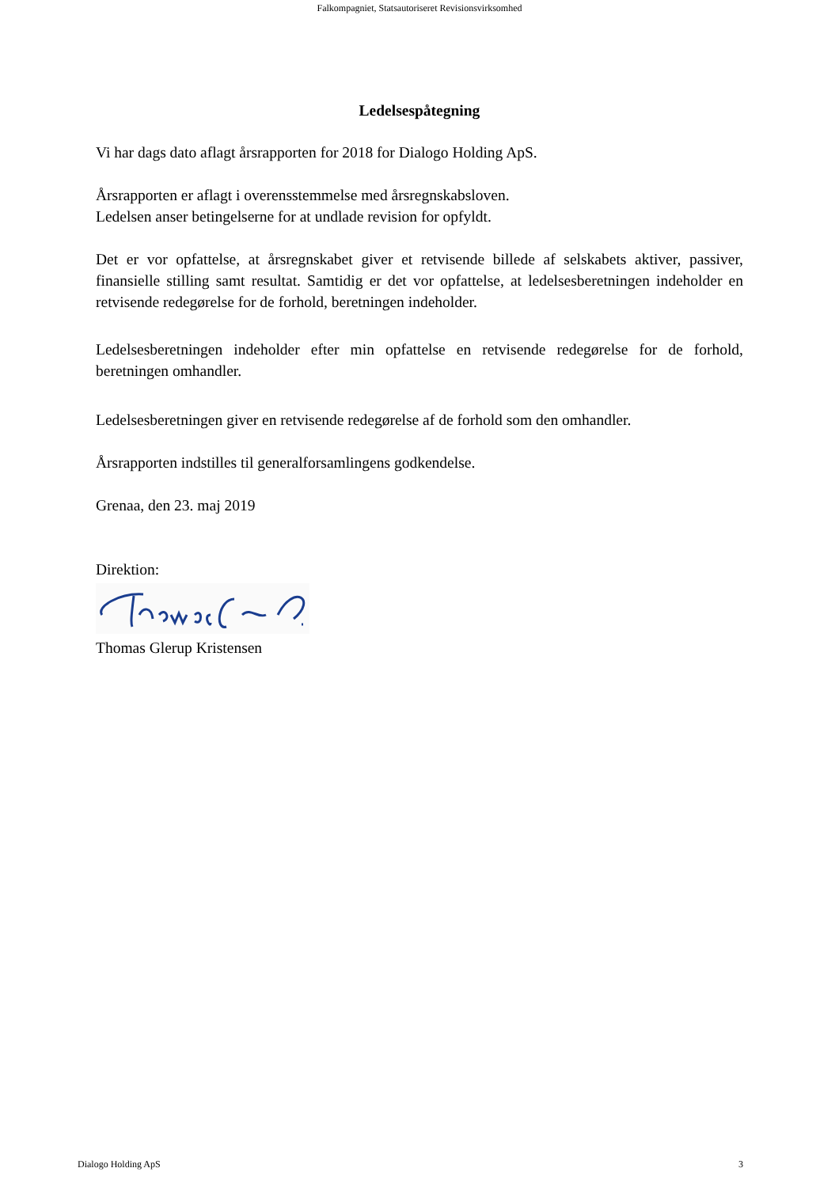Falkompagniet, Statsautoriseret Revisionsvirksomhed
Ledelsespåtegning
Vi har dags dato aflagt årsrapporten for 2018 for Dialogo Holding ApS.
Årsrapporten er aflagt i overensstemmelse med årsregnskabsloven.
Ledelsen anser betingelserne for at undlade revision for opfyldt.
Det er vor opfattelse, at årsregnskabet giver et retvisende billede af selskabets aktiver, passiver, finansielle stilling samt resultat. Samtidig er det vor opfattelse, at ledelsesberetningen indeholder en retvisende redegørelse for de forhold, beretningen indeholder.
Ledelsesberetningen indeholder efter min opfattelse en retvisende redegørelse for de forhold, beretningen omhandler.
Ledelsesberetningen giver en retvisende redegørelse af de forhold som den omhandler.
Årsrapporten indstilles til generalforsamlingens godkendelse.
Grenaa, den 23. maj 2019
Direktion:
Thomas Glerup Kristensen
Dialogo Holding ApS 3